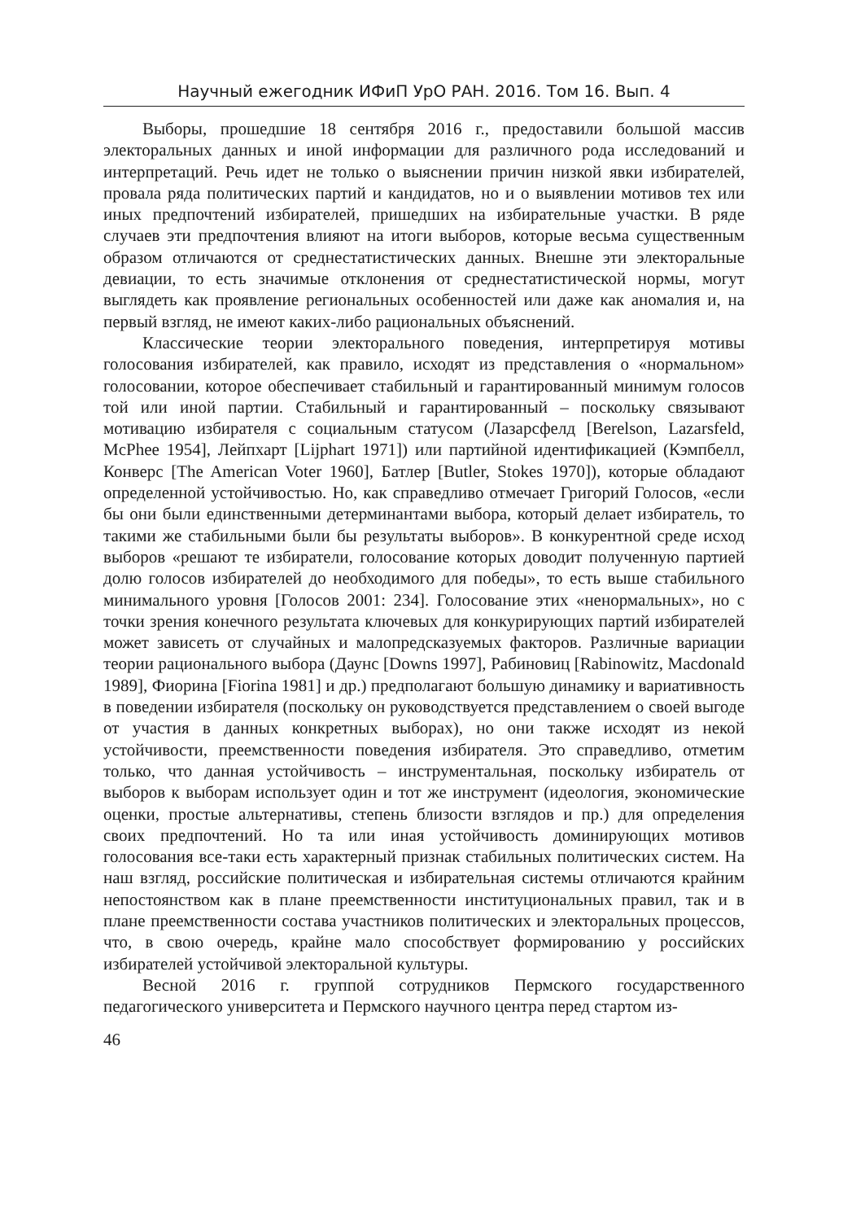Научный ежегодник ИФиП УрО РАН. 2016. Том 16. Вып. 4
Выборы, прошедшие 18 сентября 2016 г., предоставили большой массив электоральных данных и иной информации для различного рода исследований и интерпретаций. Речь идет не только о выяснении причин низкой явки избирателей, провала ряда политических партий и кандидатов, но и о выявлении мотивов тех или иных предпочтений избирателей, пришедших на избирательные участки. В ряде случаев эти предпочтения влияют на итоги выборов, которые весьма существенным образом отличаются от среднестатистических данных. Внешне эти электоральные девиации, то есть значимые отклонения от среднестатистической нормы, могут выглядеть как проявление региональных особенностей или даже как аномалия и, на первый взгляд, не имеют каких-либо рациональных объяснений.
Классические теории электорального поведения, интерпретируя мотивы голосования избирателей, как правило, исходят из представления о «нормальном» голосовании, которое обеспечивает стабильный и гарантированный минимум голосов той или иной партии. Стабильный и гарантированный – поскольку связывают мотивацию избирателя с социальным статусом (Лазарсфелд [Berelson, Lazarsfeld, McPhee 1954], Лейпхарт [Lijphart 1971]) или партийной идентификацией (Кэмпбелл, Конверс [The American Voter 1960], Батлер [Butler, Stokes 1970]), которые обладают определенной устойчивостью. Но, как справедливо отмечает Григорий Голосов, «если бы они были единственными детерминантами выбора, который делает избиратель, то такими же стабильными были бы результаты выборов». В конкурентной среде исход выборов «решают те избиратели, голосование которых доводит полученную партией долю голосов избирателей до необходимого для победы», то есть выше стабильного минимального уровня [Голосов 2001: 234]. Голосование этих «ненормальных», но с точки зрения конечного результата ключевых для конкурирующих партий избирателей может зависеть от случайных и малопредсказуемых факторов. Различные вариации теории рационального выбора (Даунс [Downs 1997], Рабиновиц [Rabinowitz, Macdonald 1989], Фиорина [Fiorina 1981] и др.) предполагают большую динамику и вариативность в поведении избирателя (поскольку он руководствуется представлением о своей выгоде от участия в данных конкретных выборах), но они также исходят из некой устойчивости, преемственности поведения избирателя. Это справедливо, отметим только, что данная устойчивость – инструментальная, поскольку избиратель от выборов к выборам использует один и тот же инструмент (идеология, экономические оценки, простые альтернативы, степень близости взглядов и пр.) для определения своих предпочтений. Но та или иная устойчивость доминирующих мотивов голосования все-таки есть характерный признак стабильных политических систем. На наш взгляд, российские политическая и избирательная системы отличаются крайним непостоянством как в плане преемственности институциональных правил, так и в плане преемственности состава участников политических и электоральных процессов, что, в свою очередь, крайне мало способствует формированию у российских избирателей устойчивой электоральной культуры.
Весной 2016 г. группой сотрудников Пермского государственного педагогического университета и Пермского научного центра перед стартом из-
46